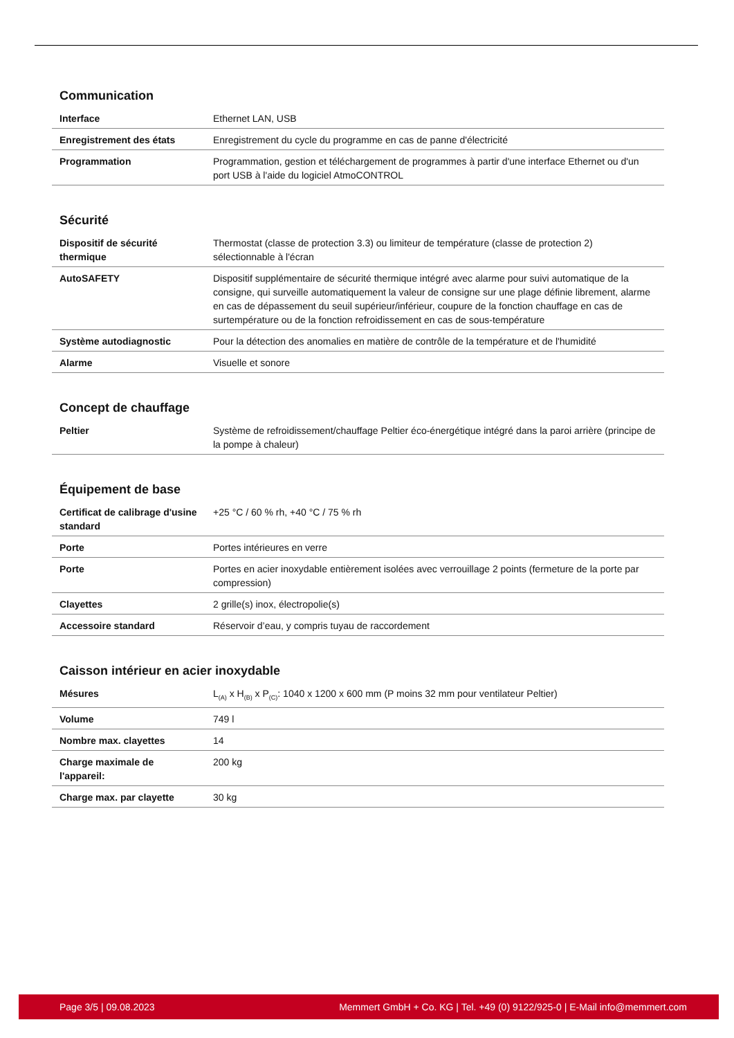Communication
| Interface | Ethernet LAN, USB |
| Enregistrement des états | Enregistrement du cycle du programme en cas de panne d'électricité |
| Programmation | Programmation, gestion et téléchargement de programmes à partir d'une interface Ethernet ou d'un port USB à l'aide du logiciel AtmoCONTROL |
Sécurité
| Dispositif de sécurité thermique | Thermostat (classe de protection 3.3) ou limiteur de température (classe de protection 2) sélectionnable à l'écran |
| AutoSAFETY | Dispositif supplémentaire de sécurité thermique intégré avec alarme pour suivi automatique de la consigne, qui surveille automatiquement la valeur de consigne sur une plage définie librement, alarme en cas de dépassement du seuil supérieur/inférieur, coupure de la fonction chauffage en cas de surtempérature ou de la fonction refroidissement en cas de sous-température |
| Système autodiagnostic | Pour la détection des anomalies en matière de contrôle de la température et de l'humidité |
| Alarme | Visuelle et sonore |
Concept de chauffage
| Peltier | Système de refroidissement/chauffage Peltier éco-énergétique intégré dans la paroi arrière (principe de la pompe à chaleur) |
Équipement de base
| Certificat de calibrage d'usine standard | +25 °C / 60 % rh, +40 °C / 75 % rh |
| Porte | Portes intérieures en verre |
| Porte | Portes en acier inoxydable entièrement isolées avec verrouillage 2 points (fermeture de la porte par compression) |
| Clayettes | 2 grille(s) inox, électropolie(s) |
| Accessoire standard | Réservoir d’eau, y compris tuyau de raccordement |
Caisson intérieur en acier inoxydable
| Mésures | L<sub>(A)</sub> x H<sub>(B)</sub> x P<sub>(C)</sub>: 1040 x 1200 x 600 mm (P moins 32 mm pour ventilateur Peltier) |
| Volume | 749 l |
| Nombre max. clayettes | 14 |
| Charge maximale de l'appareil: | 200 kg |
| Charge max. par clayette | 30 kg |
Page 3/5 | 09.08.2023 Memmert GmbH + Co. KG | Tel. +49 (0) 9122/925-0 | E-Mail info@memmert.com